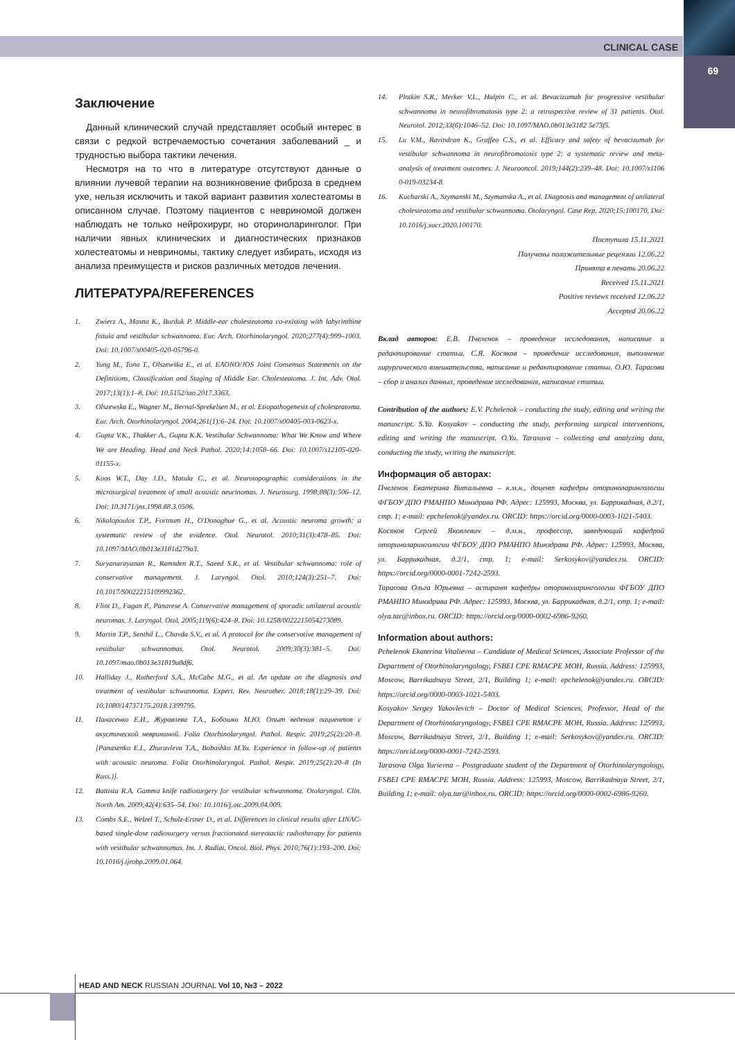CLINICAL CASE
69
Заключение
Данный клинический случай представляет особый интерес в связи с редкой встречаемостью сочетания заболеваний _ и трудностью выбора тактики лечения.
Несмотря на то что в литературе отсутствуют данные о влиянии лучевой терапии на возникновение фиброза в среднем ухе, нельзя исключить и такой вариант развития холестеатомы в описанном случае. Поэтому пациентов с невриномой должен наблюдать не только нейрохирург, но оториноларинголог. При наличии явных клинических и диагностических признаков холестеатомы и невриномы, тактику следует избирать, исходя из анализа преимуществ и рисков различных методов лечения.
ЛИТЕРАТУРА/REFERENCES
1. Zwierz A., Masna K., Burduk P. Middle-ear cholesteatoma co-existing with labyrinthine fistula and vestibular schwannoma. Eur. Arch. Otorhinolaryngol. 2020;277(4):999–1003. Doi: 10.1007/s00405-020-05796-0.
2. Yung M., Tono T., Olszewska E., et al. EAONO/JOS Joint Consensus Statements on the Definitions, Classification and Staging of Middle Ear. Cholesteatoma. J. Int. Adv. Otol. 2017;13(1):1–8. Doi: 10.5152/iao.2017.3363.
3. Olszewska E., Wagner M., Bernal-Sprekelsen M., et al. Etiopathogenesis of cholesteatoma. Eur. Arch. Otorhinolaryngol. 2004;261(1):6–24. Doi: 10.1007/s00405-003-0623-x.
4. Gupta V.K., Thakker A., Gupta K.K. Vestibular Schwannoma: What We Know and Where We are Heading. Head and Neck Pathol. 2020;14:1058–66. Doi: 10.1007/s12105-020-01155-x.
5. Koos W.T., Day J.D., Matula C., et al. Neurotopographic considerations in the microsurgical treatment of small acoustic neurinomas. J. Neurosurg. 1998;88(3):506–12. Doi: 10.3171/jns.1998.88.3.0506.
6. Nikolopoulos T.P., Fortnum H., O'Donoghue G., et al. Acoustic neuroma growth: a systematic review of the evidence. Otol. Neurotol. 2010;31(3):478–85. Doi: 10.1097/MAO.0b013e3181d279a3.
7. Suryanarayanan R., Ramsden R.T., Saeed S.R., et al. Vestibular schwannoma: role of conservative management. J. Laryngol. Otol. 2010;124(3):251–7. Doi: 10.1017/S0022215109992362.
8. Flint D., Fagan P., Panarese A. Conservative management of sporadic unilateral acoustic neuromas. J. Laryngol. Otol. 2005;119(6):424–8. Doi: 10.1258/0022215054273089.
9. Martin T.P., Senthil L., Chavda S.V., et al. A protocol for the conservative management of vestibular schwannomas. Otol. Neurotol. 2009;30(3):381–5. Doi: 10.1097/mao.0b013e31819a8df6.
10. Halliday J., Rutherford S.A., McCabe M.G., et al. An update on the diagnosis and treatment of vestibular schwannoma. Expert. Rev. Neurother. 2018;18(1):29–39. Doi: 10.1080/14737175.2018.1399795.
11. Панасенко Е.И., Журавлева Т.А., Бобошко М.Ю. Опыт ведения пациентов с акустической невриномой. Folia Otorhinolaryngol. Pathol. Respir. 2019;25(2):20–8. [Panasenko E.I., Zhuravleva T.A., Boboshko M.Yu. Experience in follow-up of patients with acoustic neuroma. Folia Otorhinolaryngol. Pathol. Respir. 2019;25(2):20–8 (In Russ.)].
12. Battista R.A. Gamma knife radiosurgery for vestibular schwannoma. Otolaryngol. Clin. North Am. 2009;42(4):635–54. Doi: 10.1016/j.otc.2009.04.009.
13. Combs S.E., Welzel T., Schulz-Ertner D., et al. Differences in clinical results after LINAC-based single-dose radiosurgery versus fractionated stereotactic radiotherapy for patients with vestibular schwannomas. Int. J. Radiat. Oncol. Biol. Phys. 2010;76(1):193–200. Doi: 10.1016/j.ijrobp.2009.01.064.
14. Plotkin S.R., Merker V.L., Halpin C., et al. Bevacizumab for progressive vestibular schwannoma in neurofibromatosis type 2: a retrospective review of 31 patients. Otol. Neurotol. 2012;33(6):1046–52. Doi: 10.1097/MAO.0b013e3182 5e73f5.
15. Lu V.M., Ravindran K., Graffeo C.S., et al. Efficacy and safety of bevacizumab for vestibular schwannoma in neurofibromatosis type 2: a systematic review and meta-analysis of treatment outcomes. J. Neurooncol. 2019;144(2):239–48. Doi: 10.1007/s1106 0-019-03234-8.
16. Kucharski A., Szymanski M., Szymanska A., et al. Diagnosis and management of unilateral cholesteatoma and vestibular schwannoma. Otolaryngol. Case Rep. 2020;15:100170. Doi: 10.1016/j.xocr.2020.100170.
Поступила 15.11.2021
Получены положительные рецензии 12.06.22
Принята в печать 20.06.22
Received 15.11.2021
Positive reviews received 12.06.22
Accepted 20.06.22
Вклад авторов: Е.В. Пчеленок – проведение исследования, написание и редактирование статьи. С.Я. Косяков – проведение исследования, выполнение хирургического вмешательства, написание и редактирование статьи. О.Ю. Тарасова – сбор и анализ данных, проведение исследования, написание статьи.
Contribution of the authors: E.V. Pchelenok – conducting the study, editing and writing the manuscript. S.Ya. Kosyakov – conducting the study, performing surgical interventions, editing and writing the manuscript. O.Yu. Tarasova – collecting and analyzing data, conducting the study, writing the manuscript.
Информация об авторах:
Пчеленок Екатерина Витальевна – к.м.н., доцент кафедры оториноларингологии ФГБОУ ДПО РМАНПО Минздрава РФ. Адрес: 125993, Москва, ул. Баррикадная, д.2/1, стр. 1; e-mail: epchelenok@yandex.ru. ORCID: https://orcid.org/0000-0003-1021-5403.
Косяков Сергей Яковлевич – д.м.н., профессор, заведующий кафедрой оториноларингологии ФГБОУ ДПО РМАНПО Минздрава РФ. Адрес: 125993, Москва, ул. Баррикадная, д.2/1, стр. 1; e-mail: Serkosykov@yandex.ru. ORCID: https://orcid.org/0000-0001-7242-2593.
Тарасова Ольга Юрьевна – аспирант кафедры оториноларингологии ФГБОУ ДПО РМАНПО Минздрава РФ. Адрес: 125993, Москва, ул. Баррикадная, д.2/1, стр. 1; e-mail: olya.tar@inbox.ru. ORCID: https://orcid.org/0000-0002-6986-9260.
Information about authors:
Pchelenok Ekaterina Vitalievna – Candidate of Medical Sciences, Associate Professor of the Department of Otorhinolaryngology, FSBEI CPE RMACPE MOH, Russia. Address: 125993, Moscow, Barrikadnaya Street, 2/1, Building 1; e-mail: epchelenok@yandex.ru. ORCID: https://orcid.org/0000-0003-1021-5403.
Kosyakov Sergey Yakovlevich – Doctor of Medical Sciences, Professor, Head of the Department of Otorhinolaryngology, FSBEI CPE RMACPE MOH, Russia. Address: 125993, Moscow, Barrikadnaya Street, 2/1, Building 1; e-mail: Serkosykov@yandex.ru. ORCID: https://orcid.org/0000-0001-7242-2593.
Tarasova Olga Yurievna – Postgraduate student of the Department of Otorhinolaryngology, FSBEI CPE RMACPE MOH, Russia. Address: 125993, Moscow, Barrikadnaya Street, 2/1, Building 1; e-mail: olya.tar@inbox.ru. ORCID: https://orcid.org/0000-0002-6986-9260.
HEAD AND NECK RUSSIAN JOURNAL Vol 10, №3 – 2022